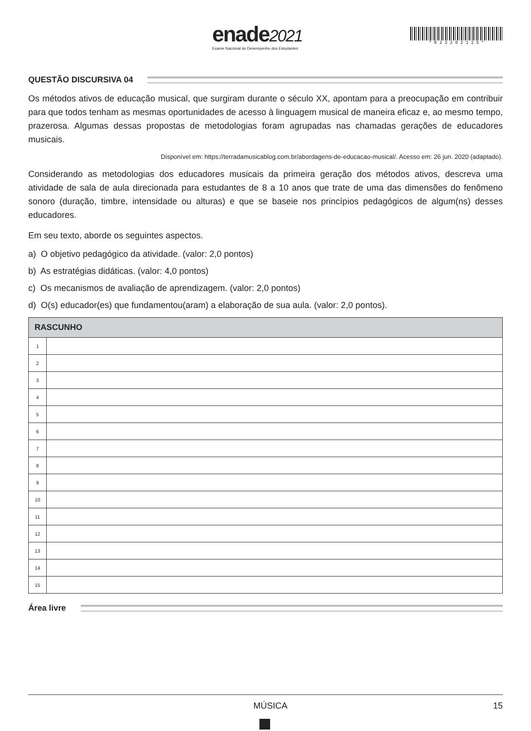enade2021
Exame Nacional de Desempenho dos Estudantes
* R 2 3 2 0 2 1 1 5 *
QUESTÃO DISCURSIVA 04
Os métodos ativos de educação musical, que surgiram durante o século XX, apontam para a preocupação em contribuir para que todos tenham as mesmas oportunidades de acesso à linguagem musical de maneira eficaz e, ao mesmo tempo, prazerosa. Algumas dessas propostas de metodologias foram agrupadas nas chamadas gerações de educadores musicais.
Disponível em: https://terradamusicablog.com.br/abordagens-de-educacao-musical/. Acesso em: 26 jun. 2020 (adaptado).
Considerando as metodologias dos educadores musicais da primeira geração dos métodos ativos, descreva uma atividade de sala de aula direcionada para estudantes de 8 a 10 anos que trate de uma das dimensões do fenômeno sonoro (duração, timbre, intensidade ou alturas) e que se baseie nos princípios pedagógicos de algum(ns) desses educadores.
Em seu texto, aborde os seguintes aspectos.
a) O objetivo pedagógico da atividade. (valor: 2,0 pontos)
b) As estratégias didáticas. (valor: 4,0 pontos)
c) Os mecanismos de avaliação de aprendizagem. (valor: 2,0 pontos)
d) O(s) educador(es) que fundamentou(aram) a elaboração de sua aula. (valor: 2,0 pontos).
| RASCUNHO | |
| --- | --- |
| 1 | |
| 2 | |
| 3 | |
| 4 | |
| 5 | |
| 6 | |
| 7 | |
| 8 | |
| 9 | |
| 10 | |
| 11 | |
| 12 | |
| 13 | |
| 14 | |
| 15 | |
Área livre
MÚSICA 15